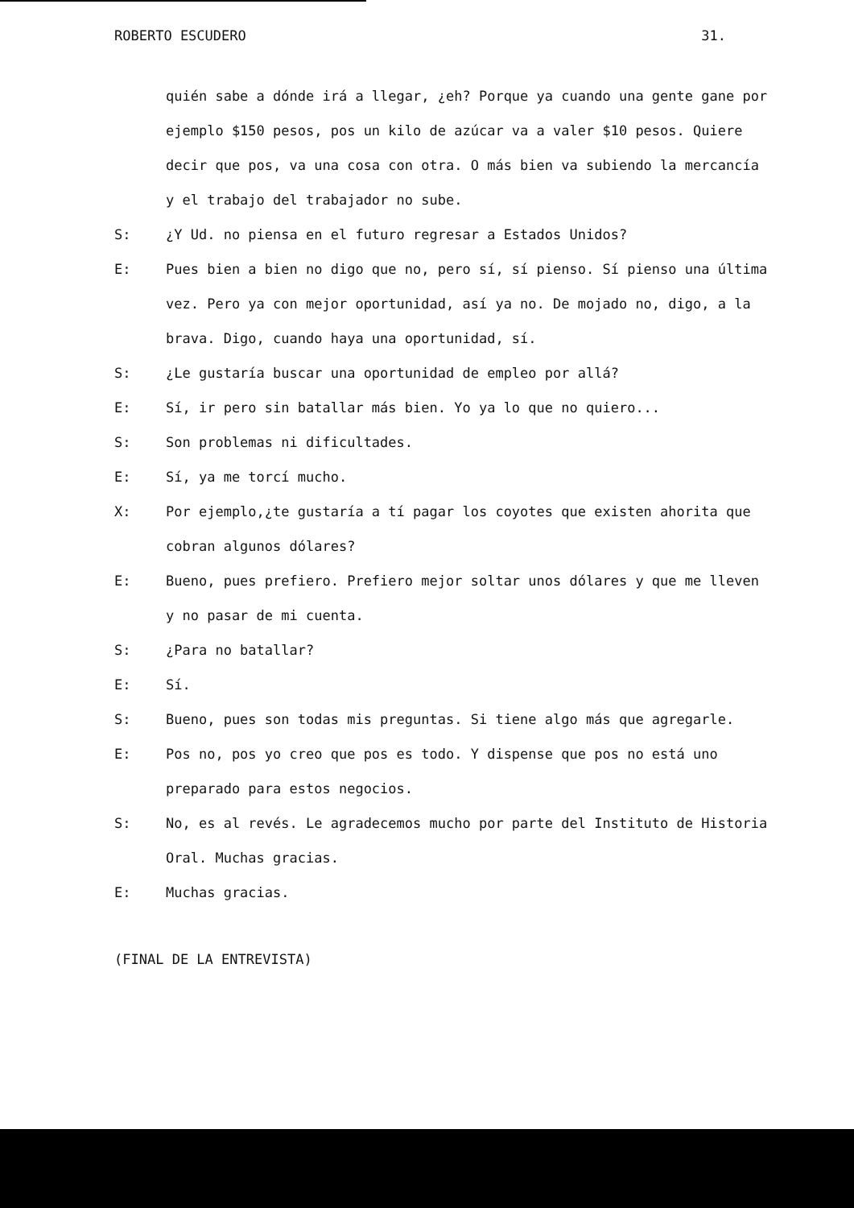ROBERTO ESCUDERO 31.
quién sabe a dónde irá a llegar, ¿eh? Porque ya cuando una gente gane por ejemplo $150 pesos, pos un kilo de azúcar va a valer $10 pesos. Quiere decir que pos, va una cosa con otra. O más bien va subiendo la mercancía y el trabajo del trabajador no sube.
S: ¿Y Ud. no piensa en el futuro regresar a Estados Unidos?
E: Pues bien a bien no digo que no, pero sí, sí pienso. Sí pienso una última vez. Pero ya con mejor oportunidad, así ya no. De mojado no, digo, a la brava. Digo, cuando haya una oportunidad, sí.
S: ¿Le gustaría buscar una oportunidad de empleo por allá?
E: Sí, ir pero sin batallar más bien. Yo ya lo que no quiero...
S: Son problemas ni dificultades.
E: Sí, ya me torcí mucho.
X: Por ejemplo,¿te gustaría a tí pagar los coyotes que existen ahorita que cobran algunos dólares?
E: Bueno, pues prefiero. Prefiero mejor soltar unos dólares y que me lleven y no pasar de mi cuenta.
S: ¿Para no batallar?
E: Sí.
S: Bueno, pues son todas mis preguntas. Si tiene algo más que agregarle.
E: Pos no, pos yo creo que pos es todo. Y dispense que pos no está uno preparado para estos negocios.
S: No, es al revés. Le agradecemos mucho por parte del Instituto de Historia Oral. Muchas gracias.
E: Muchas gracias.
(FINAL DE LA ENTREVISTA)